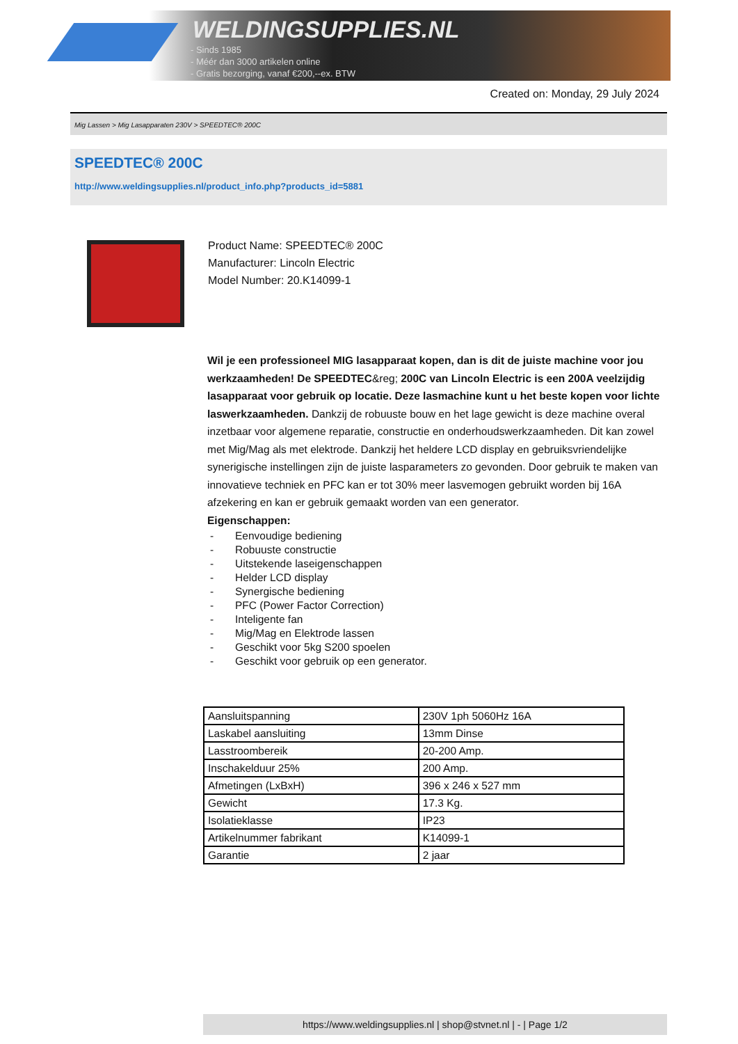WELDINGSUPPLIES.NL
- Sinds 1985
- Méér dan 3000 artikelen online
- Gratis bezorging, vanaf €200,--ex. BTW
Created on: Monday, 29 July 2024
Mig Lassen > Mig Lasapparaten 230V > SPEEDTEC® 200C
SPEEDTEC® 200C
http://www.weldingsupplies.nl/product_info.php?products_id=5881
Product Name: SPEEDTEC® 200C
Manufacturer: Lincoln Electric
Model Number: 20.K14099-1
Wil je een professioneel MIG lasapparaat kopen, dan is dit de juiste machine voor jou werkzaamheden! De SPEEDTEC&reg; 200C van Lincoln Electric is een 200A veelzijdig lasapparaat voor gebruik op locatie. Deze lasmachine kunt u het beste kopen voor lichte laswerkzaamheden. Dankzij de robuuste bouw en het lage gewicht is deze machine overal inzetbaar voor algemene reparatie, constructie en onderhoudswerkzaamheden. Dit kan zowel met Mig/Mag als met elektrode. Dankzij het heldere LCD display en gebruiksvriendelijke synerigische instellingen zijn de juiste lasparameters zo gevonden. Door gebruik te maken van innovatieve techniek en PFC kan er tot 30% meer lasvemogen gebruikt worden bij 16A afzekering en kan er gebruik gemaakt worden van een generator.
Eigenschappen:
- Eenvoudige bediening
- Robuuste constructie
- Uitstekende laseigenschappen
- Helder LCD display
- Synergische bediening
- PFC (Power Factor Correction)
- Inteligente fan
- Mig/Mag en Elektrode lassen
- Geschikt voor 5kg S200 spoelen
- Geschikt voor gebruik op een generator.
| Aansluitspanning | 230V 1ph 5060Hz 16A |
| Laskabel aansluiting | 13mm Dinse |
| Lasstroombereik | 20-200 Amp. |
| Inschakelduur 25% | 200 Amp. |
| Afmetingen (LxBxH) | 396 x 246 x 527 mm |
| Gewicht | 17.3 Kg. |
| Isolatieklasse | IP23 |
| Artikelnummer fabrikant | K14099-1 |
| Garantie | 2 jaar |
https://www.weldingsupplies.nl | shop@stvnet.nl | - | Page 1/2